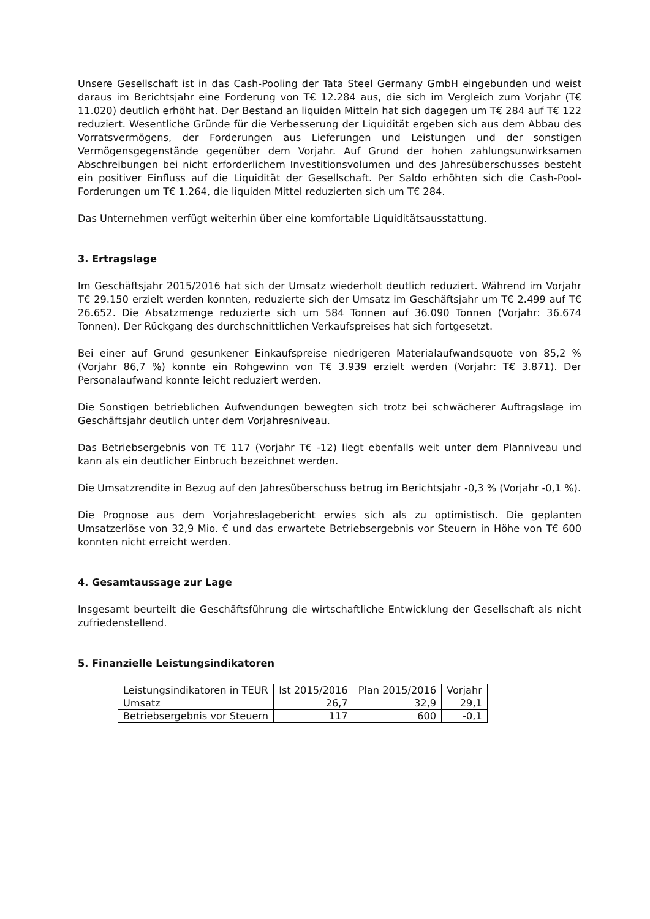Unsere Gesellschaft ist in das Cash-Pooling der Tata Steel Germany GmbH eingebunden und weist daraus im Berichtsjahr eine Forderung von T€ 12.284 aus, die sich im Vergleich zum Vorjahr (T€ 11.020) deutlich erhöht hat. Der Bestand an liquiden Mitteln hat sich dagegen um T€ 284 auf T€ 122 reduziert. Wesentliche Gründe für die Verbesserung der Liquidität ergeben sich aus dem Abbau des Vorratsvermögens, der Forderungen aus Lieferungen und Leistungen und der sonstigen Vermögensgegenstände gegenüber dem Vorjahr. Auf Grund der hohen zahlungsunwirksamen Abschreibungen bei nicht erforderlichem Investitionsvolumen und des Jahresüberschusses besteht ein positiver Einfluss auf die Liquidität der Gesellschaft. Per Saldo erhöhten sich die Cash-Pool-Forderungen um T€ 1.264, die liquiden Mittel reduzierten sich um T€ 284.
Das Unternehmen verfügt weiterhin über eine komfortable Liquiditätsausstattung.
3. Ertragslage
Im Geschäftsjahr 2015/2016 hat sich der Umsatz wiederholt deutlich reduziert. Während im Vorjahr T€ 29.150 erzielt werden konnten, reduzierte sich der Umsatz im Geschäftsjahr um T€ 2.499 auf T€ 26.652. Die Absatzmenge reduzierte sich um 584 Tonnen auf 36.090 Tonnen (Vorjahr: 36.674 Tonnen). Der Rückgang des durchschnittlichen Verkaufspreises hat sich fortgesetzt.
Bei einer auf Grund gesunkener Einkaufspreise niedrigeren Materialaufwandsquote von 85,2 % (Vorjahr 86,7 %) konnte ein Rohgewinn von T€ 3.939 erzielt werden (Vorjahr: T€ 3.871). Der Personalaufwand konnte leicht reduziert werden.
Die Sonstigen betrieblichen Aufwendungen bewegten sich trotz bei schwächerer Auftragslage im Geschäftsjahr deutlich unter dem Vorjahresniveau.
Das Betriebsergebnis von T€ 117 (Vorjahr T€ -12) liegt ebenfalls weit unter dem Planniveau und kann als ein deutlicher Einbruch bezeichnet werden.
Die Umsatzrendite in Bezug auf den Jahresüberschuss betrug im Berichtsjahr -0,3 % (Vorjahr -0,1 %).
Die Prognose aus dem Vorjahreslagebericht erwies sich als zu optimistisch. Die geplanten Umsatzerlöse von 32,9 Mio. € und das erwartete Betriebsergebnis vor Steuern in Höhe von T€ 600 konnten nicht erreicht werden.
4. Gesamtaussage zur Lage
Insgesamt beurteilt die Geschäftsführung die wirtschaftliche Entwicklung der Gesellschaft als nicht zufriedenstellend.
5. Finanzielle Leistungsindikatoren
| Leistungsindikatoren in TEUR | Ist 2015/2016 | Plan 2015/2016 | Vorjahr |
| Umsatz | 26,7 | 32,9 | 29,1 |
| Betriebsergebnis vor Steuern | 117 | 600 | -0,1 |